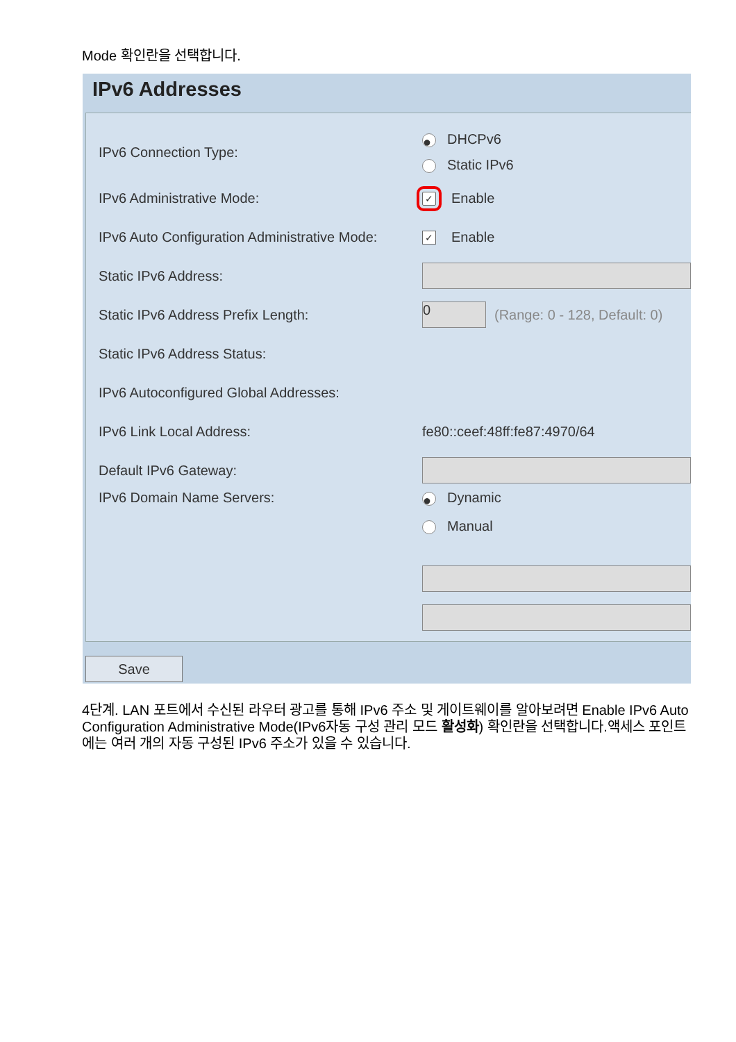Mode 확인란을 선택합니다.
IPv6 Addresses
IPv6 Connection Type:
● DHCPv6
Static IPv6
IPv6 Administrative Mode:
✓ Enable
IPv6 Auto Configuration Administrative Mode:
✓ Enable
Static IPv6 Address:
Static IPv6 Address Prefix Length:
0
(Range: 0 - 128, Default: 0)
Static IPv6 Address Status:
IPv6 Autoconfigured Global Addresses:
IPv6 Link Local Address: fe80::ceef:48ff:fe87:4970/64
Default IPv6 Gateway:
IPv6 Domain Name Servers:
● Dynamic
Manual
Save
4단계. LAN 포트에서 수신된 라우터 광고를 통해 IPv6 주소 및 게이트웨이를 알아보려면 Enable IPv6 Auto Configuration Administrative Mode(IPv6자동 구성 관리 모드 활성화) 확인란을 선택합니다.액세스 포인트에는 여러 개의 자동 구성된 IPv6 주소가 있을 수 있습니다.